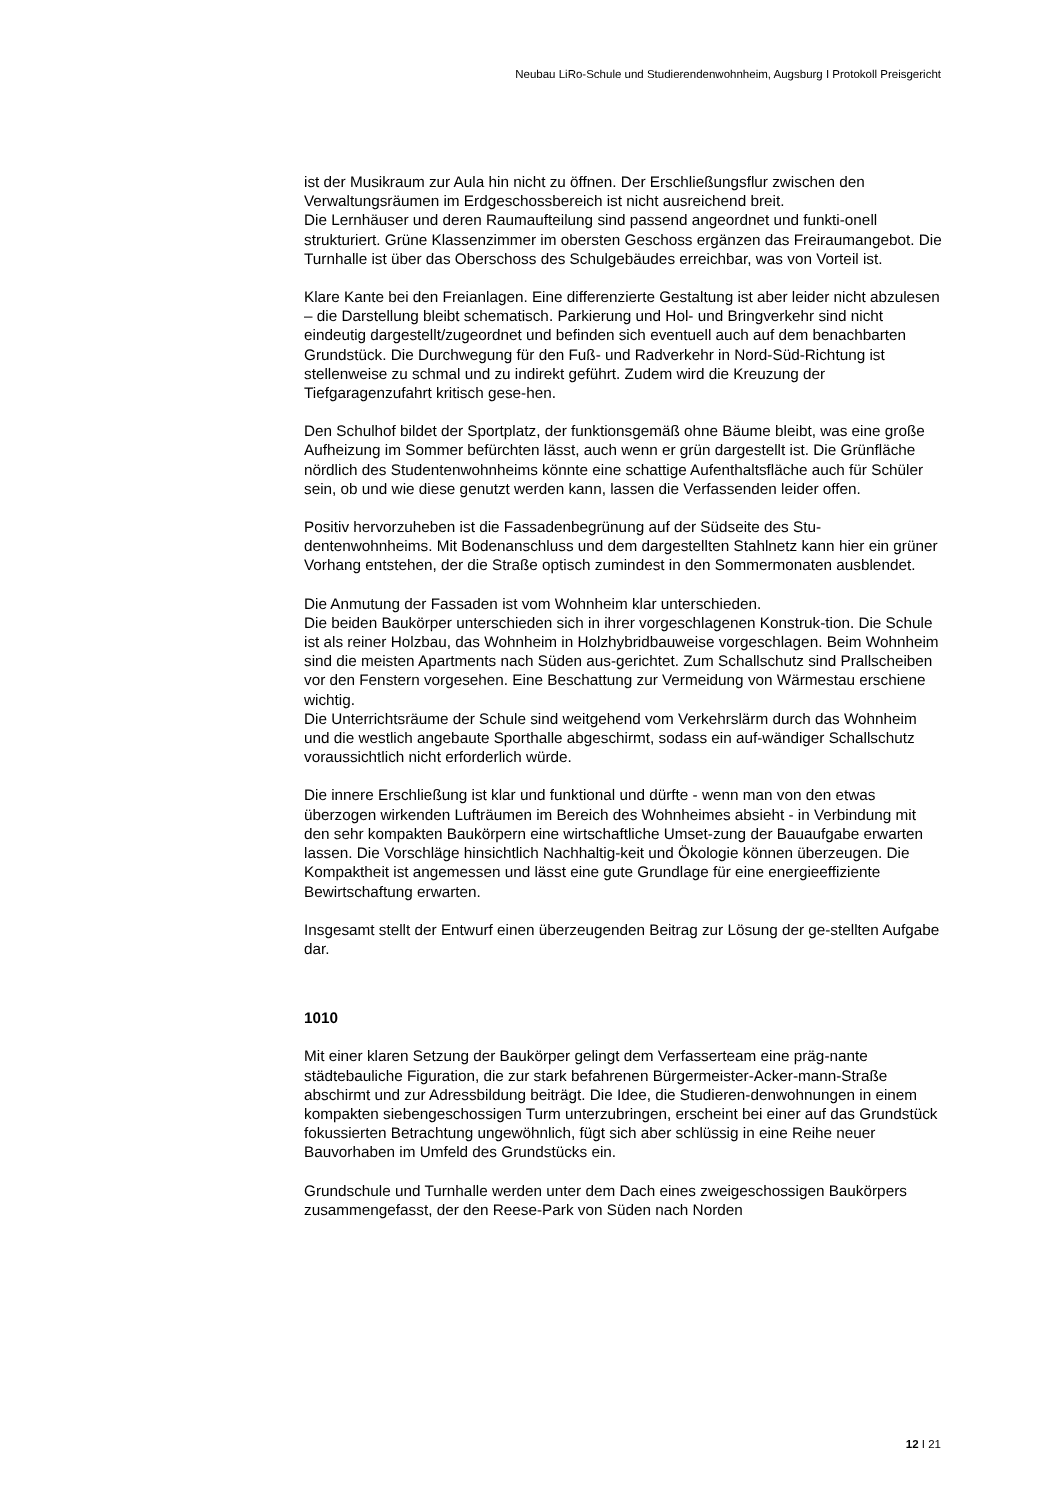Neubau LiRo-Schule und Studierendenwohnheim, Augsburg I Protokoll Preisgericht
ist der Musikraum zur Aula hin nicht zu öffnen. Der Erschließungsflur zwischen den Verwaltungsräumen im Erdgeschossbereich ist nicht ausreichend breit.
Die Lernhäuser und deren Raumaufteilung sind passend angeordnet und funkti-onell strukturiert. Grüne Klassenzimmer im obersten Geschoss ergänzen das Freiraumangebot. Die Turnhalle ist über das Oberschoss des Schulgebäudes erreichbar, was von Vorteil ist.
Klare Kante bei den Freianlagen. Eine differenzierte Gestaltung ist aber leider nicht abzulesen – die Darstellung bleibt schematisch. Parkierung und Hol- und Bringverkehr sind nicht eindeutig dargestellt/zugeordnet und befinden sich eventuell auch auf dem benachbarten Grundstück. Die Durchwegung für den Fuß- und Radverkehr in Nord-Süd-Richtung ist stellenweise zu schmal und zu indirekt geführt. Zudem wird die Kreuzung der Tiefgaragenzufahrt kritisch gese-hen.
Den Schulhof bildet der Sportplatz, der funktionsgemäß ohne Bäume bleibt, was eine große Aufheizung im Sommer befürchten lässt, auch wenn er grün dargestellt ist. Die Grünfläche nördlich des Studentenwohnheims könnte eine schattige Aufenthaltsfläche auch für Schüler sein, ob und wie diese genutzt werden kann, lassen die Verfassenden leider offen.
Positiv hervorzuheben ist die Fassadenbegrünung auf der Südseite des Stu-dentenwohnheims. Mit Bodenanschluss und dem dargestellten Stahlnetz kann hier ein grüner Vorhang entstehen, der die Straße optisch zumindest in den Sommermonaten ausblendet.
Die Anmutung der Fassaden ist vom Wohnheim klar unterschieden.
Die beiden Baukörper unterschieden sich in ihrer vorgeschlagenen Konstruk-tion. Die Schule ist als reiner Holzbau, das Wohnheim in Holzhybridbauweise vorgeschlagen. Beim Wohnheim sind die meisten Apartments nach Süden aus-gerichtet. Zum Schallschutz sind Prallscheiben vor den Fenstern vorgesehen. Eine Beschattung zur Vermeidung von Wärmestau erschiene wichtig.
Die Unterrichtsräume der Schule sind weitgehend vom Verkehrslärm durch das Wohnheim und die westlich angebaute Sporthalle abgeschirmt, sodass ein auf-wändiger Schallschutz voraussichtlich nicht erforderlich würde.
Die innere Erschließung ist klar und funktional und dürfte - wenn man von den etwas überzogen wirkenden Lufträumen im Bereich des Wohnheimes absieht - in Verbindung mit den sehr kompakten Baukörpern eine wirtschaftliche Umset-zung der Bauaufgabe erwarten lassen. Die Vorschläge hinsichtlich Nachhaltig-keit und Ökologie können überzeugen. Die Kompaktheit ist angemessen und lässt eine gute Grundlage für eine energieeffiziente Bewirtschaftung erwarten.
Insgesamt stellt der Entwurf einen überzeugenden Beitrag zur Lösung der ge-stellten Aufgabe dar.
1010
Mit einer klaren Setzung der Baukörper gelingt dem Verfasserteam eine präg-nante städtebauliche Figuration, die zur stark befahrenen Bürgermeister-Acker-mann-Straße abschirmt und zur Adressbildung beiträgt. Die Idee, die Studieren-denwohnungen in einem kompakten siebengeschossigen Turm unterzubringen, erscheint bei einer auf das Grundstück fokussierten Betrachtung ungewöhnlich, fügt sich aber schlüssig in eine Reihe neuer Bauvorhaben im Umfeld des Grundstücks ein.
Grundschule und Turnhalle werden unter dem Dach eines zweigeschossigen Baukörpers zusammengefasst, der den Reese-Park von Süden nach Norden
12 I 21